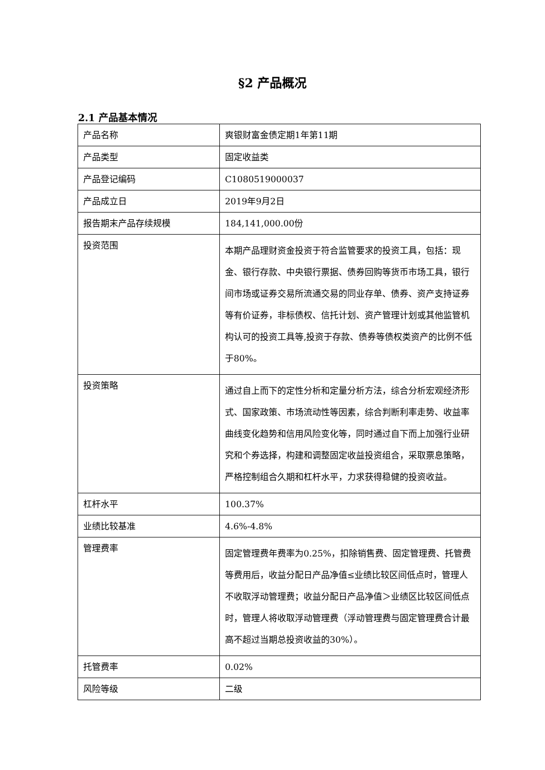§2 产品概况
2.1 产品基本情况
| 产品名称 | 爽银财富金债定期1年第11期 |
| 产品类型 | 固定收益类 |
| 产品登记编码 | C1080519000037 |
| 产品成立日 | 2019年9月2日 |
| 报告期末产品存续规模 | 184,141,000.00份 |
| 投资范围 | 本期产品理财资金投资于符合监管要求的投资工具，包括：现金、银行存款、中央银行票据、债券回购等货币市场工具，银行间市场或证券交易所流通交易的同业存单、债券、资产支持证券等有价证券，非标债权、信托计划、资产管理计划或其他监管机构认可的投资工具等,投资于存款、债券等债权类资产的比例不低于80%。 |
| 投资策略 | 通过自上而下的定性分析和定量分析方法，综合分析宏观经济形式、国家政策、市场流动性等因素，综合判断利率走势、收益率曲线变化趋势和信用风险变化等，同时通过自下而上加强行业研究和个券选择，构建和调整固定收益投资组合，采取票息策略，严格控制组合久期和杠杆水平，力求获得稳健的投资收益。 |
| 杠杆水平 | 100.37% |
| 业绩比较基准 | 4.6%-4.8% |
| 管理费率 | 固定管理费年费率为0.25%，扣除销售费、固定管理费、托管费等费用后，收益分配日产品净值≤业绩比较区间低点时，管理人不收取浮动管理费；收益分配日产品净值＞业绩区比较区间低点时，管理人将收取浮动管理费（浮动管理费与固定管理费合计最高不超过当期总投资收益的30%）。 |
| 托管费率 | 0.02% |
| 风险等级 | 二级 |